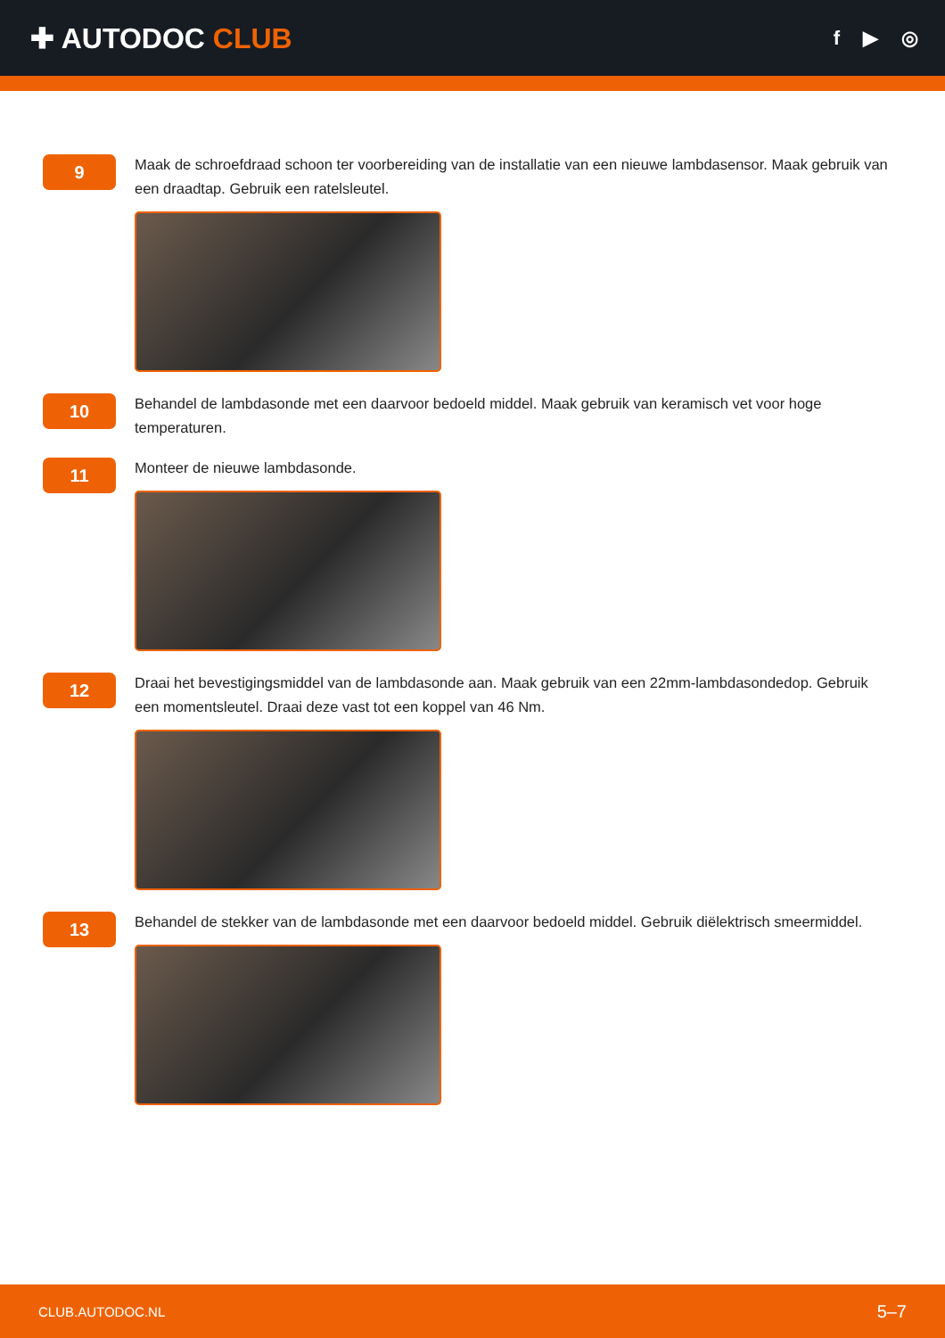✚ AUTODOC CLUB
f ▶ ◎
9
Maak de schroefdraad schoon ter voorbereiding van de installatie van een nieuwe lambdasensor. Maak gebruik van een draadtap. Gebruik een ratelsleutel.
10
Behandel de lambdasonde met een daarvoor bedoeld middel. Maak gebruik van keramisch vet voor hoge temperaturen.
11
Monteer de nieuwe lambdasonde.
12
Draai het bevestigingsmiddel van de lambdasonde aan. Maak gebruik van een 22mm-lambdasondedop. Gebruik een momentsleutel. Draai deze vast tot een koppel van 46 Nm.
13
Behandel de stekker van de lambdasonde met een daarvoor bedoeld middel. Gebruik diëlektrisch smeermiddel.
CLUB.AUTODOC.NL 5–7